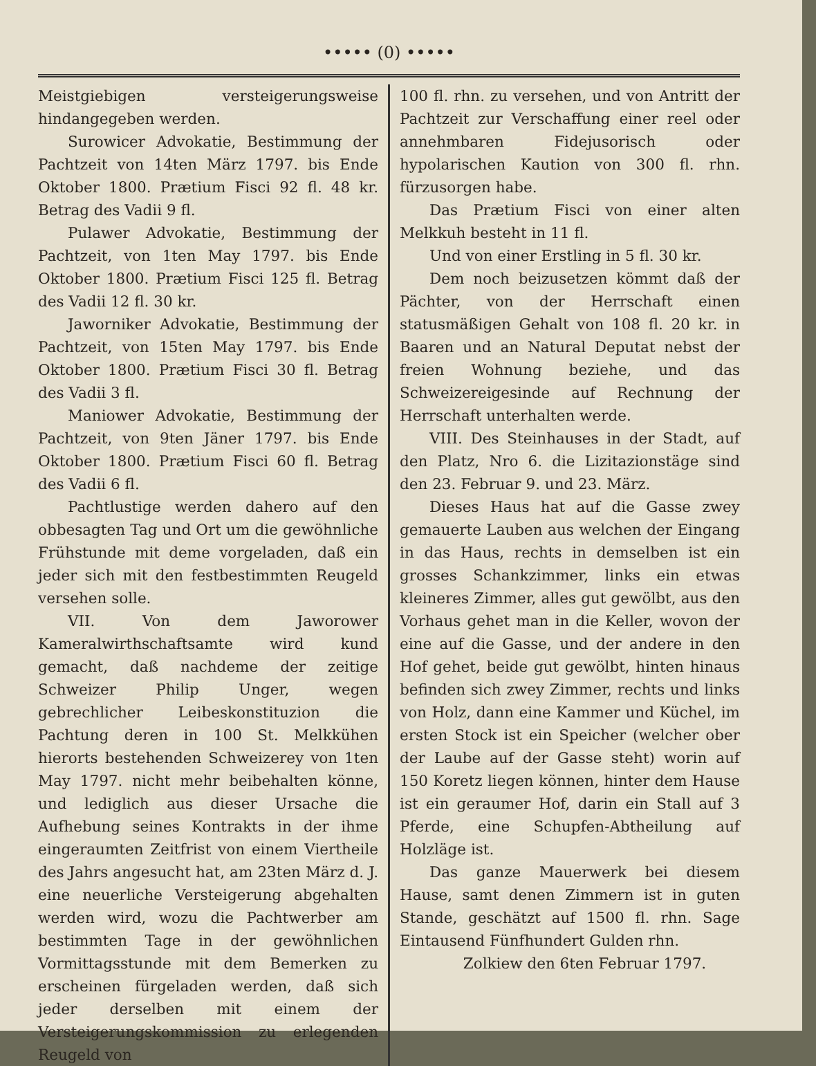••••• (0) •••••
Meistgiebigen versteigerungsweise hindangegeben werden.
Surowicer Advokatie, Bestimmung der Pachtzeit von 14ten März 1797. bis Ende Oktober 1800. Prætium Fisci 92 fl. 48 kr. Betrag des Vadii 9 fl.
Pulawer Advokatie, Bestimmung der Pachtzeit, von 1ten May 1797. bis Ende Oktober 1800. Prætium Fisci 125 fl. Betrag des Vadii 12 fl. 30 kr.
Jaworniker Advokatie, Bestimmung der Pachtzeit, von 15ten May 1797. bis Ende Oktober 1800. Prætium Fisci 30 fl. Betrag des Vadii 3 fl.
Maniower Advokatie, Bestimmung der Pachtzeit, von 9ten Jäner 1797. bis Ende Oktober 1800. Prætium Fisci 60 fl. Betrag des Vadii 6 fl.
Pachtlustige werden dahero auf den obbesagten Tag und Ort um die gewöhnliche Frühstunde mit deme vorgeladen, daß ein jeder sich mit den festbestimmten Reugeld versehen solle.
VII. Von dem Jaworower Kameralwirthschaftsamte wird kund gemacht, daß nachdeme der zeitige Schweizer Philip Unger, wegen gebrechlicher Leibeskonstituzion die Pachtung deren in 100 St. Melkkühen hierorts bestehenden Schweizerey von 1ten May 1797. nicht mehr beibehalten könne, und lediglich aus dieser Ursache die Aufhebung seines Kontrakts in der ihme eingeraumten Zeitfrist von einem Viertheile des Jahrs angesucht hat, am 23ten März d. J. eine neuerliche Versteigerung abgehalten werden wird, wozu die Pachtwerber am bestimmten Tage in der gewöhnlichen Vormittagsstunde mit dem Bemerken zu erscheinen fürgeladen werden, daß sich jeder derselben mit einem der Versteigerungskommission zu erlegenden Reugeld von
100 fl. rhn. zu versehen, und von Antritt der Pachtzeit zur Verschaffung einer reel oder annehmbaren Fidejusorisch oder hypolarischen Kaution von 300 fl. rhn. fürzusorgen habe.
Das Prætium Fisci von einer alten Melkkuh besteht in 11 fl.
Und von einer Erstling in 5 fl. 30 kr.
Dem noch beizusetzen kömmt daß der Pächter, von der Herrschaft einen statusmäßigen Gehalt von 108 fl. 20 kr. in Baaren und an Natural Deputat nebst der freien Wohnung beziehe, und das Schweizereigesinde auf Rechnung der Herrschaft unterhalten werde.
VIII. Des Steinhauses in der Stadt, auf den Platz, Nro 6. die Lizitazionstäge sind den 23. Februar 9. und 23. März.
Dieses Haus hat auf die Gasse zwey gemauerte Lauben aus welchen der Eingang in das Haus, rechts in demselben ist ein grosses Schankzimmer, links ein etwas kleineres Zimmer, alles gut gewölbt, aus den Vorhaus gehet man in die Keller, wovon der eine auf die Gasse, und der andere in den Hof gehet, beide gut gewölbt, hinten hinaus befinden sich zwey Zimmer, rechts und links von Holz, dann eine Kammer und Küchel, im ersten Stock ist ein Speicher (welcher ober der Laube auf der Gasse steht) worin auf 150 Koretz liegen können, hinter dem Hause ist ein geraumer Hof, darin ein Stall auf 3 Pferde, eine Schupfen-Abtheilung auf Holzläge ist.
Das ganze Mauerwerk bei diesem Hause, samt denen Zimmern ist in guten Stande, geschätzt auf 1500 fl. rhn. Sage Eintausend Fünfhundert Gulden rhn.
Zolkiew den 6ten Februar 1797.